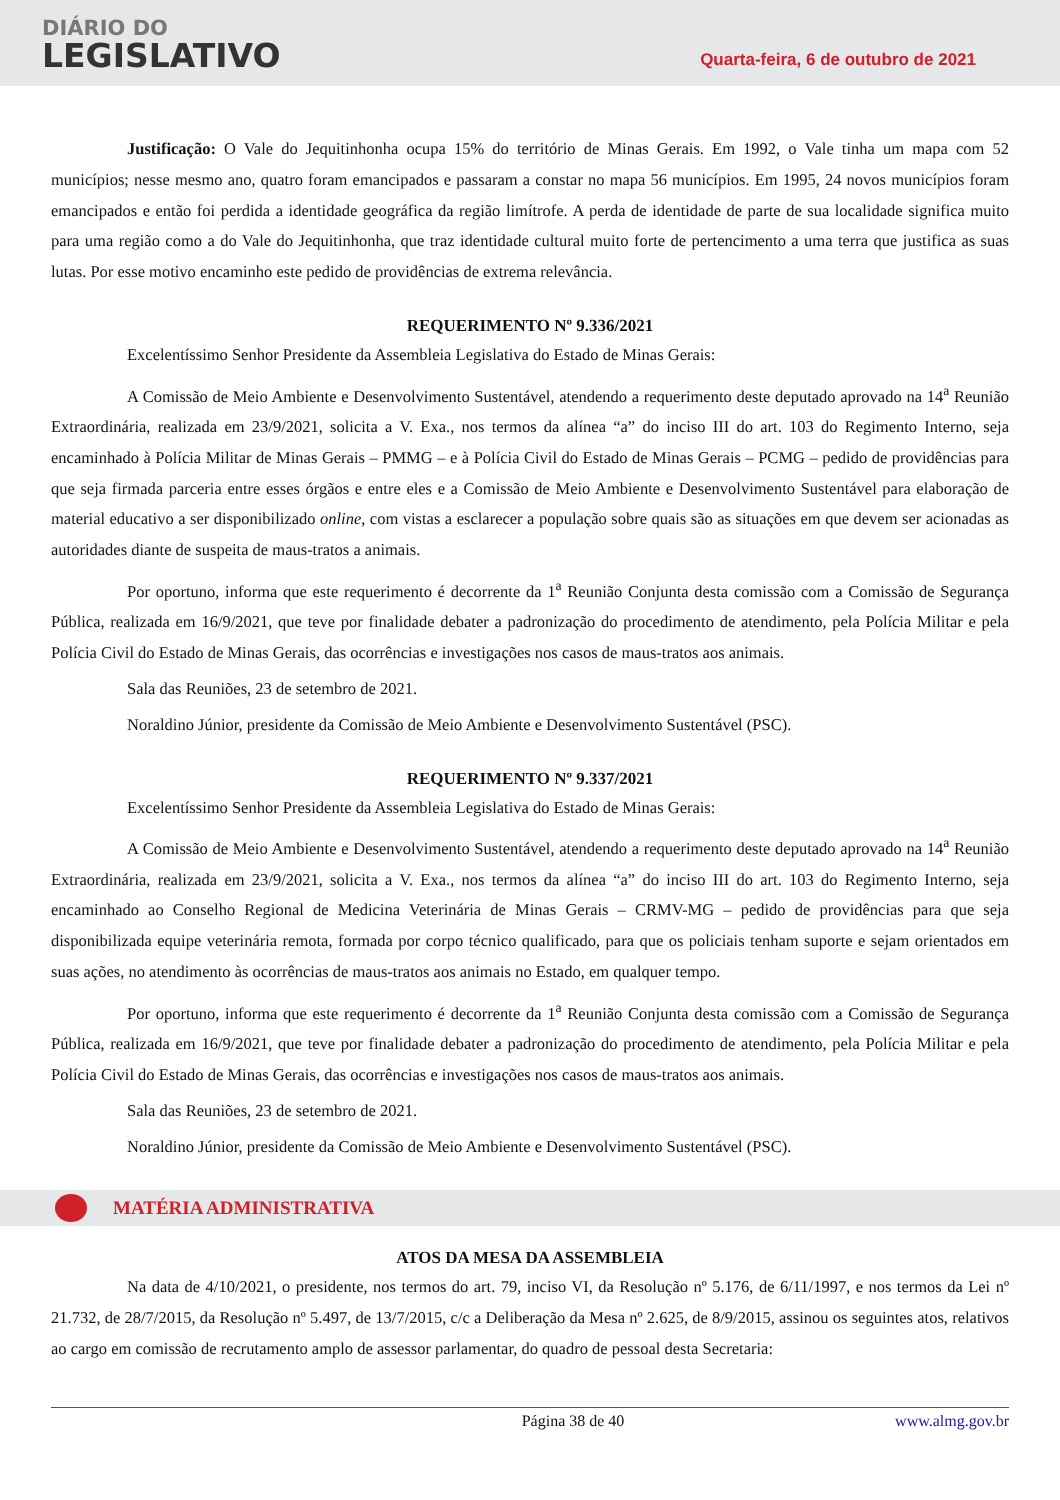DIÁRIO DO
LEGISLATIVO
Quarta-feira, 6 de outubro de 2021
Justificação: O Vale do Jequitinhonha ocupa 15% do território de Minas Gerais. Em 1992, o Vale tinha um mapa com 52 municípios; nesse mesmo ano, quatro foram emancipados e passaram a constar no mapa 56 municípios. Em 1995, 24 novos municípios foram emancipados e então foi perdida a identidade geográfica da região limítrofe. A perda de identidade de parte de sua localidade significa muito para uma região como a do Vale do Jequitinhonha, que traz identidade cultural muito forte de pertencimento a uma terra que justifica as suas lutas. Por esse motivo encaminho este pedido de providências de extrema relevância.
REQUERIMENTO Nº 9.336/2021
Excelentíssimo Senhor Presidente da Assembleia Legislativa do Estado de Minas Gerais:
A Comissão de Meio Ambiente e Desenvolvimento Sustentável, atendendo a requerimento deste deputado aprovado na 14<sup>a</sup> Reunião Extraordinária, realizada em 23/9/2021, solicita a V. Exa., nos termos da alínea “a” do inciso III do art. 103 do Regimento Interno, seja encaminhado à Polícia Militar de Minas Gerais – PMMG – e à Polícia Civil do Estado de Minas Gerais – PCMG – pedido de providências para que seja firmada parceria entre esses órgãos e entre eles e a Comissão de Meio Ambiente e Desenvolvimento Sustentável para elaboração de material educativo a ser disponibilizado online, com vistas a esclarecer a população sobre quais são as situações em que devem ser acionadas as autoridades diante de suspeita de maus-tratos a animais.
Por oportuno, informa que este requerimento é decorrente da 1<sup>a</sup> Reunião Conjunta desta comissão com a Comissão de Segurança Pública, realizada em 16/9/2021, que teve por finalidade debater a padronização do procedimento de atendimento, pela Polícia Militar e pela Polícia Civil do Estado de Minas Gerais, das ocorrências e investigações nos casos de maus-tratos aos animais.
Sala das Reuniões, 23 de setembro de 2021.
Noraldino Júnior, presidente da Comissão de Meio Ambiente e Desenvolvimento Sustentável (PSC).
REQUERIMENTO Nº 9.337/2021
Excelentíssimo Senhor Presidente da Assembleia Legislativa do Estado de Minas Gerais:
A Comissão de Meio Ambiente e Desenvolvimento Sustentável, atendendo a requerimento deste deputado aprovado na 14<sup>a</sup> Reunião Extraordinária, realizada em 23/9/2021, solicita a V. Exa., nos termos da alínea “a” do inciso III do art. 103 do Regimento Interno, seja encaminhado ao Conselho Regional de Medicina Veterinária de Minas Gerais – CRMV-MG – pedido de providências para que seja disponibilizada equipe veterinária remota, formada por corpo técnico qualificado, para que os policiais tenham suporte e sejam orientados em suas ações, no atendimento às ocorrências de maus-tratos aos animais no Estado, em qualquer tempo.
Por oportuno, informa que este requerimento é decorrente da 1<sup>a</sup> Reunião Conjunta desta comissão com a Comissão de Segurança Pública, realizada em 16/9/2021, que teve por finalidade debater a padronização do procedimento de atendimento, pela Polícia Militar e pela Polícia Civil do Estado de Minas Gerais, das ocorrências e investigações nos casos de maus-tratos aos animais.
Sala das Reuniões, 23 de setembro de 2021.
Noraldino Júnior, presidente da Comissão de Meio Ambiente e Desenvolvimento Sustentável (PSC).
MATÉRIA ADMINISTRATIVA
ATOS DA MESA DA ASSEMBLEIA
Na data de 4/10/2021, o presidente, nos termos do art. 79, inciso VI, da Resolução nº 5.176, de 6/11/1997, e nos termos da Lei nº 21.732, de 28/7/2015, da Resolução nº 5.497, de 13/7/2015, c/c a Deliberação da Mesa nº 2.625, de 8/9/2015, assinou os seguintes atos, relativos ao cargo em comissão de recrutamento amplo de assessor parlamentar, do quadro de pessoal desta Secretaria:
Página 38 de 40 www.almg.gov.br